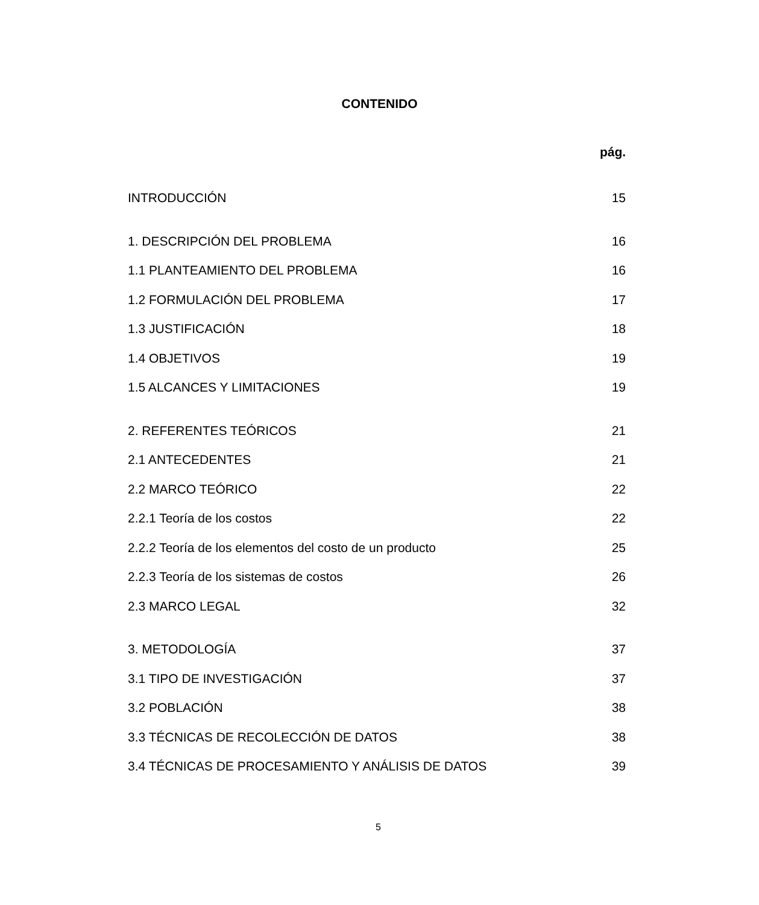CONTENIDO
pág.
INTRODUCCIÓN 15
1. DESCRIPCIÓN DEL PROBLEMA 16
1.1 PLANTEAMIENTO DEL PROBLEMA 16
1.2 FORMULACIÓN DEL PROBLEMA 17
1.3 JUSTIFICACIÓN 18
1.4 OBJETIVOS 19
1.5 ALCANCES Y LIMITACIONES 19
2. REFERENTES TEÓRICOS 21
2.1 ANTECEDENTES 21
2.2 MARCO TEÓRICO 22
2.2.1 Teoría de los costos 22
2.2.2 Teoría de los elementos del costo de un producto 25
2.2.3 Teoría de los sistemas de costos 26
2.3 MARCO LEGAL 32
3. METODOLOGÍA 37
3.1 TIPO DE INVESTIGACIÓN 37
3.2 POBLACIÓN 38
3.3 TÉCNICAS DE RECOLECCIÓN DE DATOS 38
3.4 TÉCNICAS DE PROCESAMIENTO Y ANÁLISIS DE DATOS 39
5